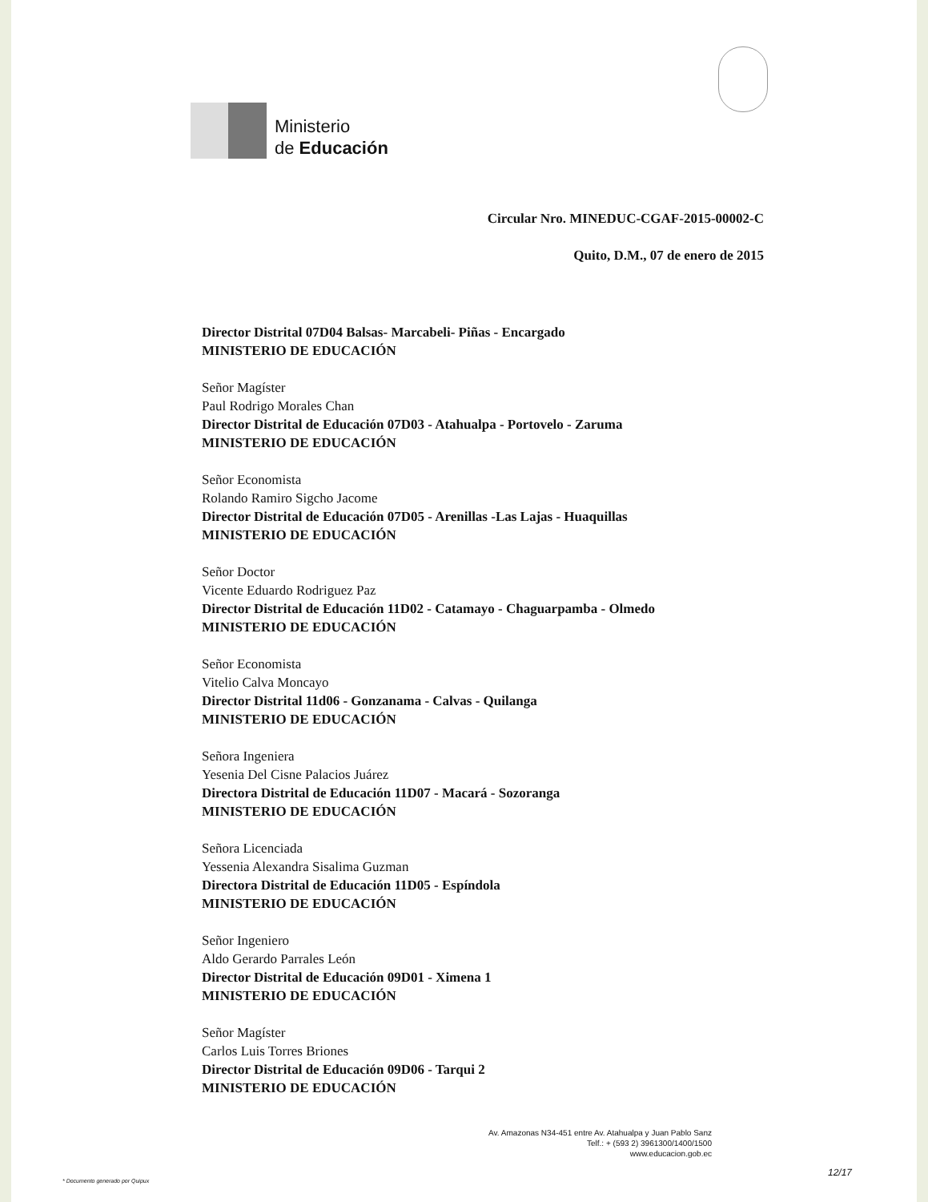Ministerio
de Educación
Circular Nro. MINEDUC-CGAF-2015-00002-C
Quito, D.M., 07 de enero de 2015
Director Distrital 07D04 Balsas- Marcabeli- Piñas - Encargado
MINISTERIO DE EDUCACIÓN
Señor Magíster
Paul Rodrigo Morales Chan
Director Distrital de Educación 07D03 - Atahualpa - Portovelo - Zaruma
MINISTERIO DE EDUCACIÓN
Señor Economista
Rolando Ramiro Sigcho Jacome
Director Distrital de Educación 07D05 - Arenillas -Las Lajas - Huaquillas
MINISTERIO DE EDUCACIÓN
Señor Doctor
Vicente Eduardo Rodriguez Paz
Director Distrital de Educación 11D02 - Catamayo - Chaguarpamba - Olmedo
MINISTERIO DE EDUCACIÓN
Señor Economista
Vitelio Calva Moncayo
Director Distrital 11d06 - Gonzanama - Calvas - Quilanga
MINISTERIO DE EDUCACIÓN
Señora Ingeniera
Yesenia Del Cisne Palacios Juárez
Directora Distrital de Educación 11D07 - Macará - Sozoranga
MINISTERIO DE EDUCACIÓN
Señora Licenciada
Yessenia Alexandra Sisalima Guzman
Directora Distrital de Educación 11D05 - Espíndola
MINISTERIO DE EDUCACIÓN
Señor Ingeniero
Aldo Gerardo Parrales León
Director Distrital de Educación 09D01 - Ximena 1
MINISTERIO DE EDUCACIÓN
Señor Magíster
Carlos Luis Torres Briones
Director Distrital de Educación 09D06 - Tarqui 2
MINISTERIO DE EDUCACIÓN
Av. Amazonas N34-451 entre Av. Atahualpa y Juan Pablo Sanz
Telf.: + (593 2) 3961300/1400/1500
www.educacion.gob.ec
* Documento generado por Quipux 12/17